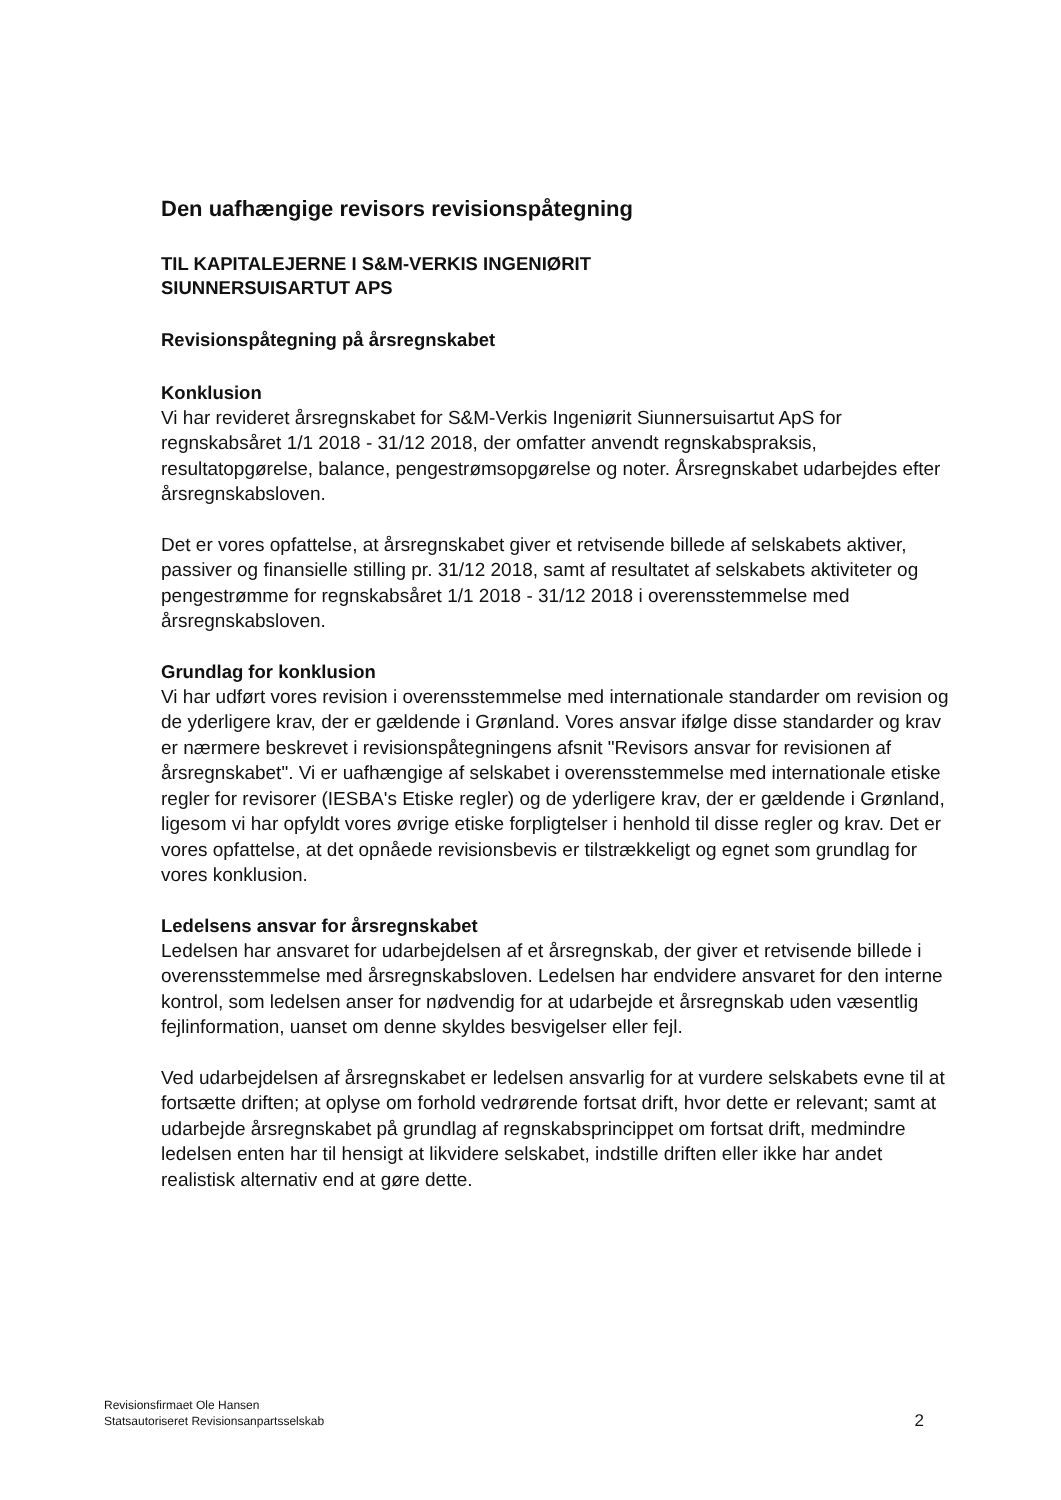Den uafhængige revisors revisionspåtegning
TIL KAPITALEJERNE I S&M-VERKIS INGENIØRIT
SIUNNERSUISARTUT APS
Revisionspåtegning på årsregnskabet
Konklusion
Vi har revideret årsregnskabet for S&M-Verkis Ingeniørit Siunnersuisartut ApS for regnskabsåret 1/1 2018 - 31/12 2018, der omfatter anvendt regnskabspraksis, resultatopgørelse, balance, pengestrømsopgørelse og noter. Årsregnskabet udarbejdes efter årsregnskabsloven.
Det er vores opfattelse, at årsregnskabet giver et retvisende billede af selskabets aktiver, passiver og finansielle stilling pr. 31/12 2018, samt af resultatet af selskabets aktiviteter og pengestrømme for regnskabsåret 1/1 2018 - 31/12 2018 i overensstemmelse med årsregnskabsloven.
Grundlag for konklusion
Vi har udført vores revision i overensstemmelse med internationale standarder om revision og de yderligere krav, der er gældende i Grønland. Vores ansvar ifølge disse standarder og krav er nærmere beskrevet i revisionspåtegningens afsnit "Revisors ansvar for revisionen af årsregnskabet". Vi er uafhængige af selskabet i overensstemmelse med internationale etiske regler for revisorer (IESBA's Etiske regler) og de yderligere krav, der er gældende i Grønland, ligesom vi har opfyldt vores øvrige etiske forpligtelser i henhold til disse regler og krav. Det er vores opfattelse, at det opnåede revisionsbevis er tilstrækkeligt og egnet som grundlag for vores konklusion.
Ledelsens ansvar for årsregnskabet
Ledelsen har ansvaret for udarbejdelsen af et årsregnskab, der giver et retvisende billede i overensstemmelse med årsregnskabsloven. Ledelsen har endvidere ansvaret for den interne kontrol, som ledelsen anser for nødvendig for at udarbejde et årsregnskab uden væsentlig fejlinformation, uanset om denne skyldes besvigelser eller fejl.
Ved udarbejdelsen af årsregnskabet er ledelsen ansvarlig for at vurdere selskabets evne til at fortsætte driften; at oplyse om forhold vedrørende fortsat drift, hvor dette er relevant; samt at udarbejde årsregnskabet på grundlag af regnskabsprincippet om fortsat drift, medmindre ledelsen enten har til hensigt at likvidere selskabet, indstille driften eller ikke har andet realistisk alternativ end at gøre dette.
Revisionsfirmaet Ole Hansen
Statsautoriseret Revisionsanpartsselskab
2